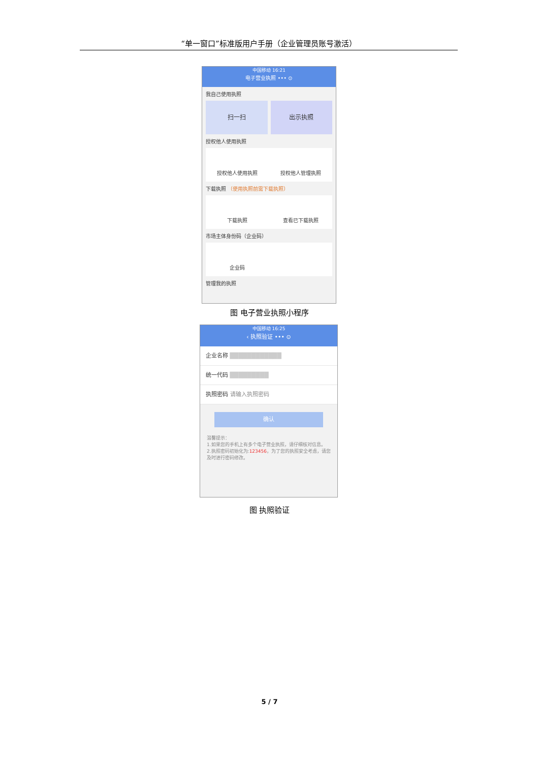“单一窗口”标准版用户手册（企业管理员账号激活）
中国移动 16:21
电子营业执照 ••• ⊙
我自己使用执照
扫一扫 出示执照
授权他人使用执照
授权他人使用执照
授权他人管理执照
下载执照 （使用执照前需下载执照）
下载执照
查看已下载执照
市场主体身份码（企业码）
企业码
管理我的执照
图 电子营业执照小程序
中国移动 16:25
‹ 执照验证 ••• ⊙
企业名称 ████████████
统一代码 █████████
执照密码 请输入执照密码
确认
温馨提示：
1.如果您的手机上有多个电子营业执照，请仔细核对信息。
2.执照密码初始化为:123456，为了您的执照安全考虑，请您及时进行密码修改。
图 执照验证
5 / 7